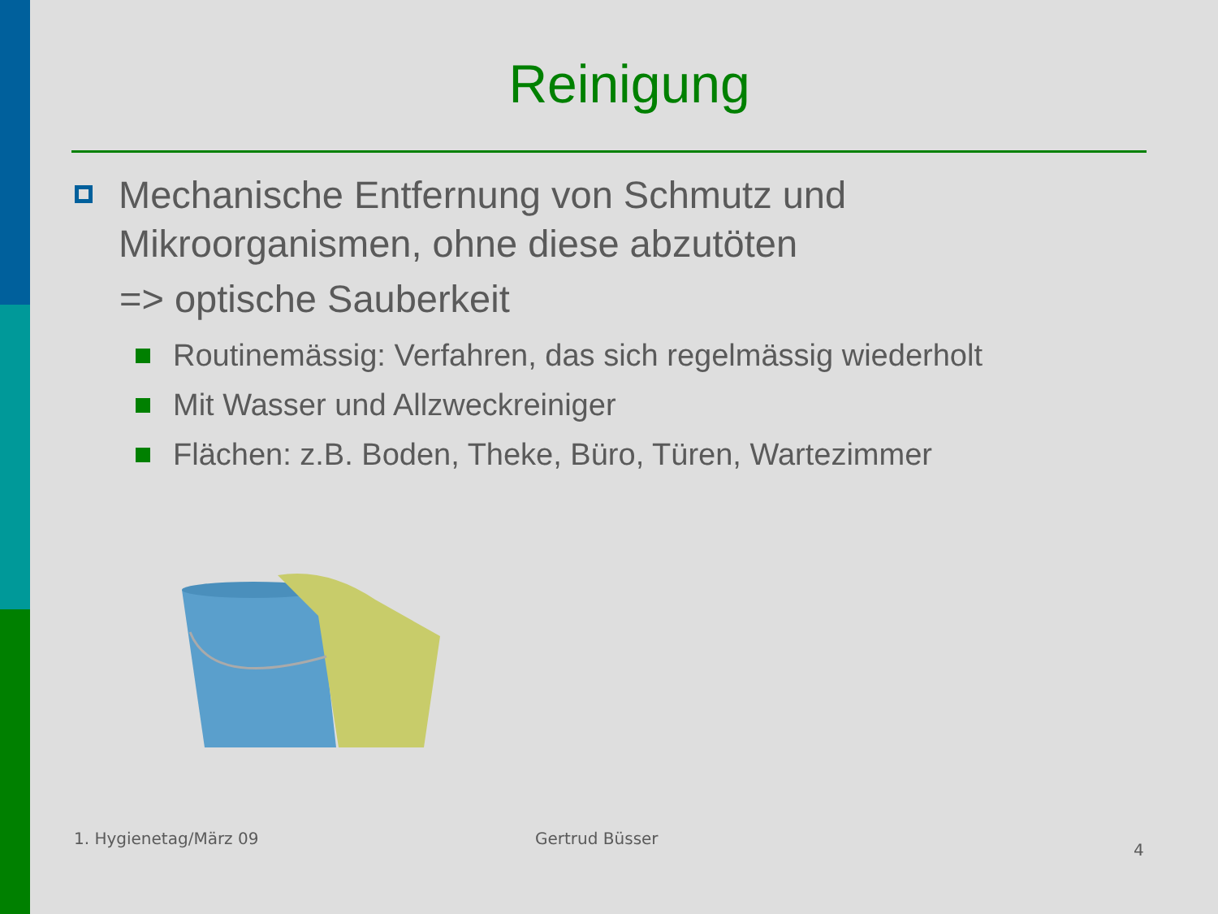Reinigung
Mechanische Entfernung von Schmutz und
Mikroorganismen, ohne diese abzutöten
=> optische Sauberkeit
Routinemässig: Verfahren, das sich regelmässig wiederholt
Mit Wasser und Allzweckreiniger
Flächen: z.B. Boden, Theke, Büro, Türen, Wartezimmer
1. Hygienetag/März 09 Gertrud Büsser
4